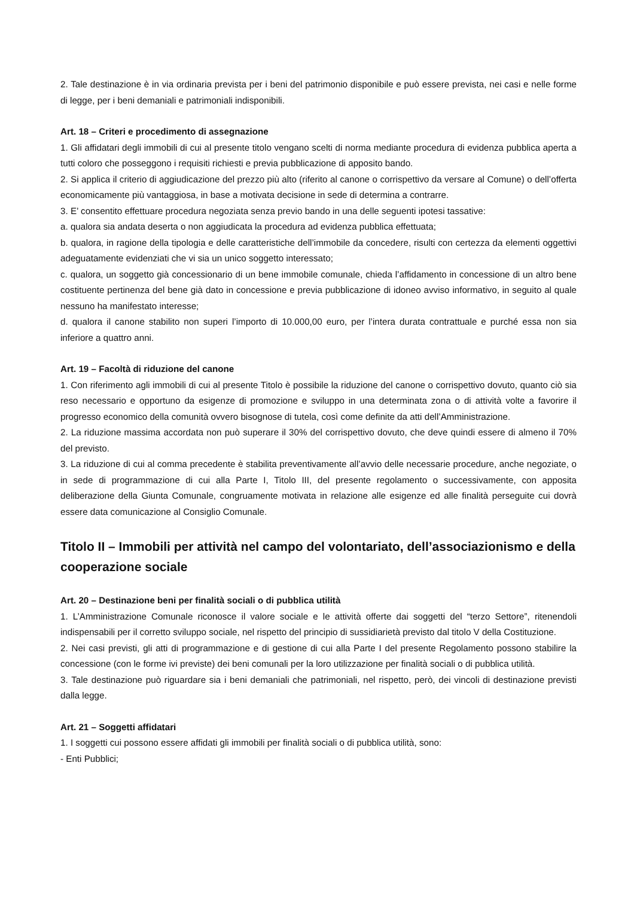2. Tale destinazione è in via ordinaria prevista per i beni del patrimonio disponibile e può essere prevista, nei casi e nelle forme di legge, per i beni demaniali e patrimoniali indisponibili.
Art. 18 – Criteri e procedimento di assegnazione
1. Gli affidatari degli immobili di cui al presente titolo vengano scelti di norma mediante procedura di evidenza pubblica aperta a tutti coloro che posseggono i requisiti richiesti e previa pubblicazione di apposito bando.
2. Si applica il criterio di aggiudicazione del prezzo più alto (riferito al canone o corrispettivo da versare al Comune) o dell’offerta economicamente più vantaggiosa, in base a motivata decisione in sede di determina a contrarre.
3. E’ consentito effettuare procedura negoziata senza previo bando in una delle seguenti ipotesi tassative:
a. qualora sia andata deserta o non aggiudicata la procedura ad evidenza pubblica effettuata;
b. qualora, in ragione della tipologia e delle caratteristiche dell’immobile da concedere, risulti con certezza da elementi oggettivi adeguatamente evidenziati che vi sia un unico soggetto interessato;
c. qualora, un soggetto già concessionario di un bene immobile comunale, chieda l’affidamento in concessione di un altro bene costituente pertinenza del bene già dato in concessione e previa pubblicazione di idoneo avviso informativo, in seguito al quale nessuno ha manifestato interesse;
d. qualora il canone stabilito non superi l’importo di 10.000,00 euro, per l’intera durata contrattuale e purché essa non sia inferiore a quattro anni.
Art. 19 – Facoltà di riduzione del canone
1. Con riferimento agli immobili di cui al presente Titolo è possibile la riduzione del canone o corrispettivo dovuto, quanto ciò sia reso necessario e opportuno da esigenze di promozione e sviluppo in una determinata zona o di attività volte a favorire il progresso economico della comunità ovvero bisognose di tutela, così come definite da atti dell’Amministrazione.
2. La riduzione massima accordata non può superare il 30% del corrispettivo dovuto, che deve quindi essere di almeno il 70% del previsto.
3. La riduzione di cui al comma precedente è stabilita preventivamente all’avvio delle necessarie procedure, anche negoziate, o in sede di programmazione di cui alla Parte I, Titolo III, del presente regolamento o successivamente, con apposita deliberazione della Giunta Comunale, congruamente motivata in relazione alle esigenze ed alle finalità perseguite cui dovrà essere data comunicazione al Consiglio Comunale.
Titolo II – Immobili per attività nel campo del volontariato, dell’associazionismo e della cooperazione sociale
Art. 20 – Destinazione beni per finalità sociali o di pubblica utilità
1. L’Amministrazione Comunale riconosce il valore sociale e le attività offerte dai soggetti del “terzo Settore”, ritenendoli indispensabili per il corretto sviluppo sociale, nel rispetto del principio di sussidiarietà previsto dal titolo V della Costituzione.
2. Nei casi previsti, gli atti di programmazione e di gestione di cui alla Parte I del presente Regolamento possono stabilire la concessione (con le forme ivi previste) dei beni comunali per la loro utilizzazione per finalità sociali o di pubblica utilità.
3. Tale destinazione può riguardare sia i beni demaniali che patrimoniali, nel rispetto, però, dei vincoli di destinazione previsti dalla legge.
Art. 21 – Soggetti affidatari
1. I soggetti cui possono essere affidati gli immobili per finalità sociali o di pubblica utilità, sono:
- Enti Pubblici;